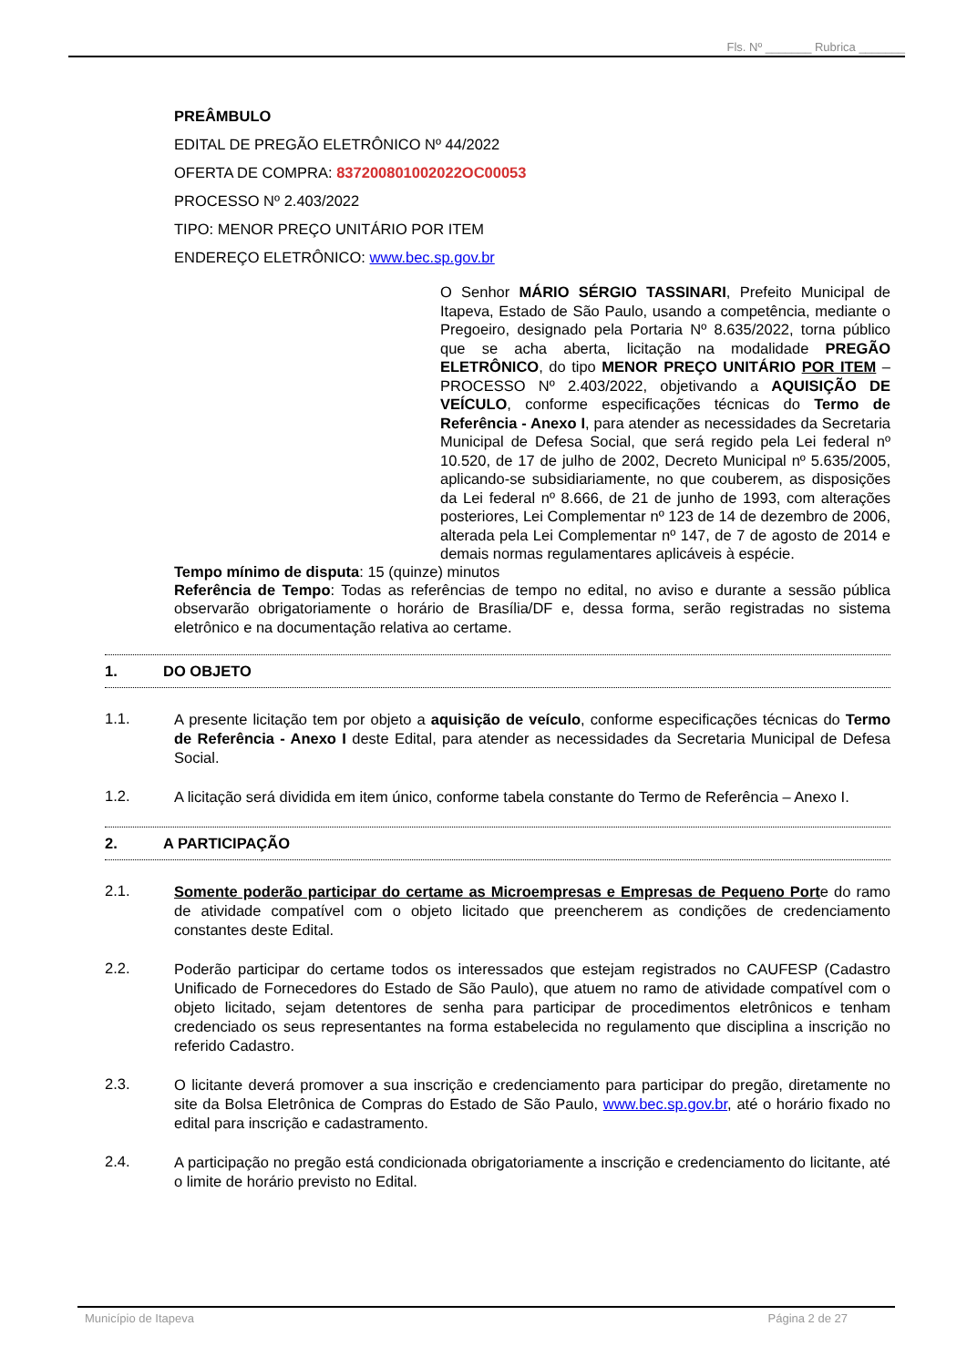Fls. Nº _______ Rubrica _______
PREÂMBULO
EDITAL DE PREGÃO ELETRÔNICO Nº 44/2022
OFERTA DE COMPRA: 837200801002022OC00053
PROCESSO Nº 2.403/2022
TIPO: MENOR PREÇO UNITÁRIO POR ITEM
ENDEREÇO ELETRÔNICO: www.bec.sp.gov.br
O Senhor MÁRIO SÉRGIO TASSINARI, Prefeito Municipal de Itapeva, Estado de São Paulo, usando a competência, mediante o Pregoeiro, designado pela Portaria Nº 8.635/2022, torna público que se acha aberta, licitação na modalidade PREGÃO ELETRÔNICO, do tipo MENOR PREÇO UNITÁRIO POR ITEM – PROCESSO Nº 2.403/2022, objetivando a AQUISIÇÃO DE VEÍCULO, conforme especificações técnicas do Termo de Referência - Anexo I, para atender as necessidades da Secretaria Municipal de Defesa Social, que será regido pela Lei federal nº 10.520, de 17 de julho de 2002, Decreto Municipal nº 5.635/2005, aplicando-se subsidiariamente, no que couberem, as disposições da Lei federal nº 8.666, de 21 de junho de 1993, com alterações posteriores, Lei Complementar nº 123 de 14 de dezembro de 2006, alterada pela Lei Complementar nº 147, de 7 de agosto de 2014 e demais normas regulamentares aplicáveis à espécie.
Tempo mínimo de disputa: 15 (quinze) minutos
Referência de Tempo: Todas as referências de tempo no edital, no aviso e durante a sessão pública observarão obrigatoriamente o horário de Brasília/DF e, dessa forma, serão registradas no sistema eletrônico e na documentação relativa ao certame.
1. DO OBJETO
1.1.
A presente licitação tem por objeto a aquisição de veículo, conforme especificações técnicas do Termo de Referência - Anexo I deste Edital, para atender as necessidades da Secretaria Municipal de Defesa Social.
1.2.
A licitação será dividida em item único, conforme tabela constante do Termo de Referência – Anexo I.
2. A PARTICIPAÇÃO
2.1.
Somente poderão participar do certame as Microempresas e Empresas de Pequeno Porte do ramo de atividade compatível com o objeto licitado que preencherem as condições de credenciamento constantes deste Edital.
2.2.
Poderão participar do certame todos os interessados que estejam registrados no CAUFESP (Cadastro Unificado de Fornecedores do Estado de São Paulo), que atuem no ramo de atividade compatível com o objeto licitado, sejam detentores de senha para participar de procedimentos eletrônicos e tenham credenciado os seus representantes na forma estabelecida no regulamento que disciplina a inscrição no referido Cadastro.
2.3.
O licitante deverá promover a sua inscrição e credenciamento para participar do pregão, diretamente no site da Bolsa Eletrônica de Compras do Estado de São Paulo, www.bec.sp.gov.br, até o horário fixado no edital para inscrição e cadastramento.
2.4.
A participação no pregão está condicionada obrigatoriamente a inscrição e credenciamento do licitante, até o limite de horário previsto no Edital.
Município de Itapeva Página 2 de 27